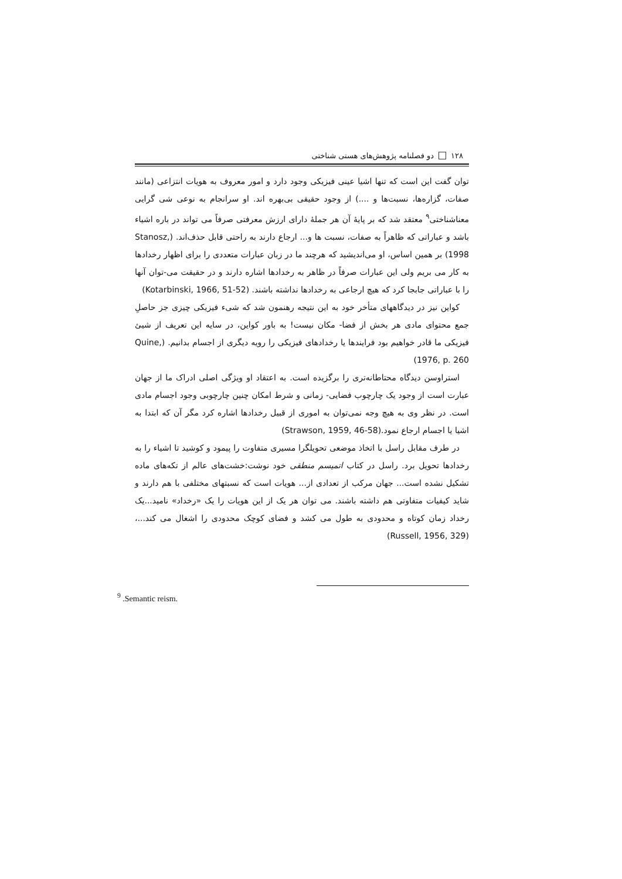۱۲۸ دو فصلنامه پژوهش‌های هستی شناختی
توان گفت این است که تنها اشیا عینی فیزیکی وجود دارد و امور معروف به هویات انتزاعی (مانند صفات، گزاره‌ها، نسبت‌ها و ....) از وجود حقیقی بی‌بهره اند. او سرانجام به نوعی شی گرایی معناشناختی<sup>۹</sup> معتقد شد که بر پایۀ آن هر جملۀ دارای ارزش معرفتی صرفاً می تواند در باره اشیاء باشد و عباراتی که ظاهراً به صفات، نسبت ها و... ارجاع دارند به راحتی قابل حذف‌اند. (Stanosz, 1998) بر همین اساس، او می‌اندیشید که هرچند ما در زبان عبارات متعددی را برای اظهار رخدادها به کار می بریم ولی این عبارات صرفاً در ظاهر به رخدادها اشاره دارند و در حقیقت می-توان آنها را با عباراتی جابجا کرد که هیچ ارجاعی به رخدادها نداشته باشند. (Kotarbinski, 1966, 51-52)
کواین نیز در دیدگاههای متأخر خود به این نتیجه رهنمون شد که شیء فیزیکی چیزی جز حاصلِ جمع محتوای مادی هر بخش از فضا- مکان نیست! به باور کواین، در سایه این تعریف از شیئ فیزیکی ما قادر خواهیم بود فرایندها یا رخدادهای فیزیکی را رویه دیگری از اجسام بدانیم. (Quine, 1976, p. 260)
استراوسن دیدگاه محتاطانه‌تری را برگزیده است. به اعتقاد او ویژگی اصلی ادراک ما از جهان عبارت است از وجود یک چارچوب فضایی- زمانی و شرط امکان چنین چارچوبی وجود اجسام مادی است. در نظر وی به هیچ وجه نمی‌توان به اموری از قبیل رخدادها اشاره کرد مگر آن که ابتدا به اشیا یا اجسام ارجاع نمود.(Strawson, 1959, 46-58)
در طرف مقابل راسل با اتخاذ موضعی تحویلگرا مسیری متفاوت را پیمود و کوشید تا اشیاء را به رخدادها تحویل برد. راسل در کتاب اتمیسم منطقی خود نوشت:خشت‌های عالم از تکه‌های ماده تشکیل نشده است... جهان مرکب از تعدادی از... هویات است که نسبتهای مختلفی با هم دارند و شاید کیفیات متفاوتی هم داشته باشند. می توان هر یک از این هویات را یک «رخداد» نامید...یک رخداد زمان کوتاه و محدودی به طول می کشد و فضای کوچک محدودی را اشغال می کند...، (Russell, 1956, 329)
<sup>9</sup> .Semantic reism.